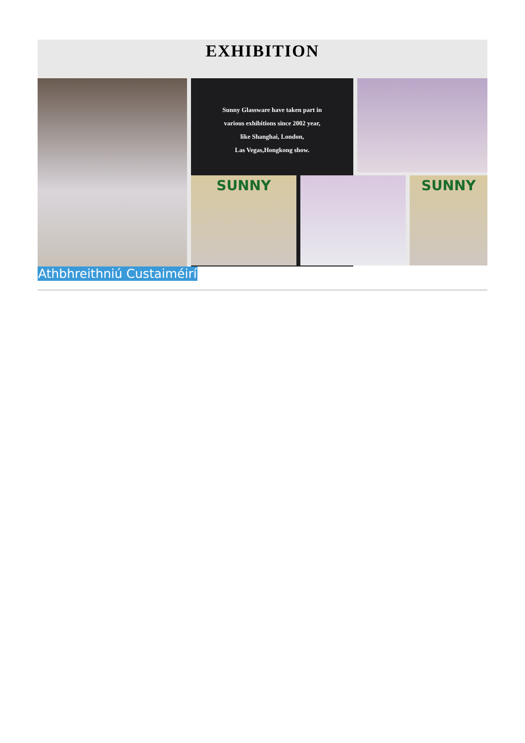EXHIBITION
Sunny Glassware have taken part in
various exhibitions since 2002 year,
like Shanghai, London,
Las Vegas,Hongkong show.
SUNNY
SUNNY
Athbhreithniú Custaiméirí